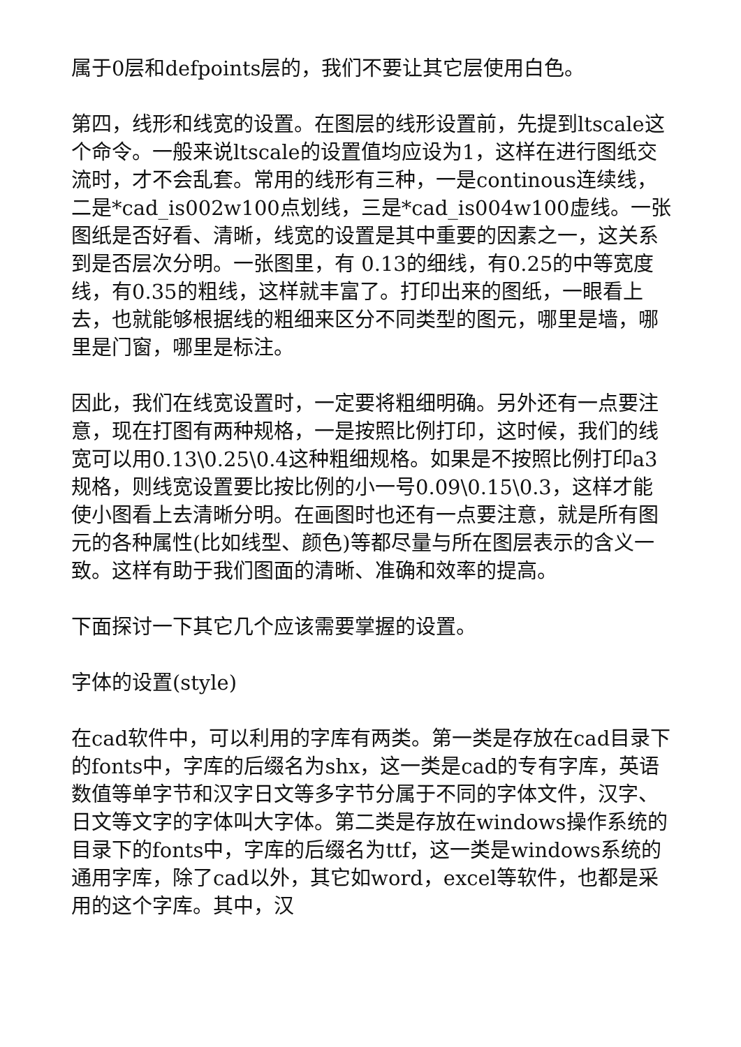属于0层和defpoints层的，我们不要让其它层使用白色。
第四，线形和线宽的设置。在图层的线形设置前，先提到ltscale这个命令。一般来说ltscale的设置值均应设为1，这样在进行图纸交流时，才不会乱套。常用的线形有三种，一是continous连续线，二是*cad_is002w100点划线，三是*cad_is004w100虚线。一张图纸是否好看、清晰，线宽的设置是其中重要的因素之一，这关系到是否层次分明。一张图里，有 0.13的细线，有0.25的中等宽度线，有0.35的粗线，这样就丰富了。打印出来的图纸，一眼看上去，也就能够根据线的粗细来区分不同类型的图元，哪里是墙，哪里是门窗，哪里是标注。
因此，我们在线宽设置时，一定要将粗细明确。另外还有一点要注意，现在打图有两种规格，一是按照比例打印，这时候，我们的线宽可以用0.13\0.25\0.4这种粗细规格。如果是不按照比例打印a3规格，则线宽设置要比按比例的小一号0.09\0.15\0.3，这样才能使小图看上去清晰分明。在画图时也还有一点要注意，就是所有图元的各种属性(比如线型、颜色)等都尽量与所在图层表示的含义一致。这样有助于我们图面的清晰、准确和效率的提高。
下面探讨一下其它几个应该需要掌握的设置。
字体的设置(style)
在cad软件中，可以利用的字库有两类。第一类是存放在cad目录下的fonts中，字库的后缀名为shx，这一类是cad的专有字库，英语数值等单字节和汉字日文等多字节分属于不同的字体文件，汉字、日文等文字的字体叫大字体。第二类是存放在windows操作系统的目录下的fonts中，字库的后缀名为ttf，这一类是windows系统的通用字库，除了cad以外，其它如word，excel等软件，也都是采用的这个字库。其中，汉